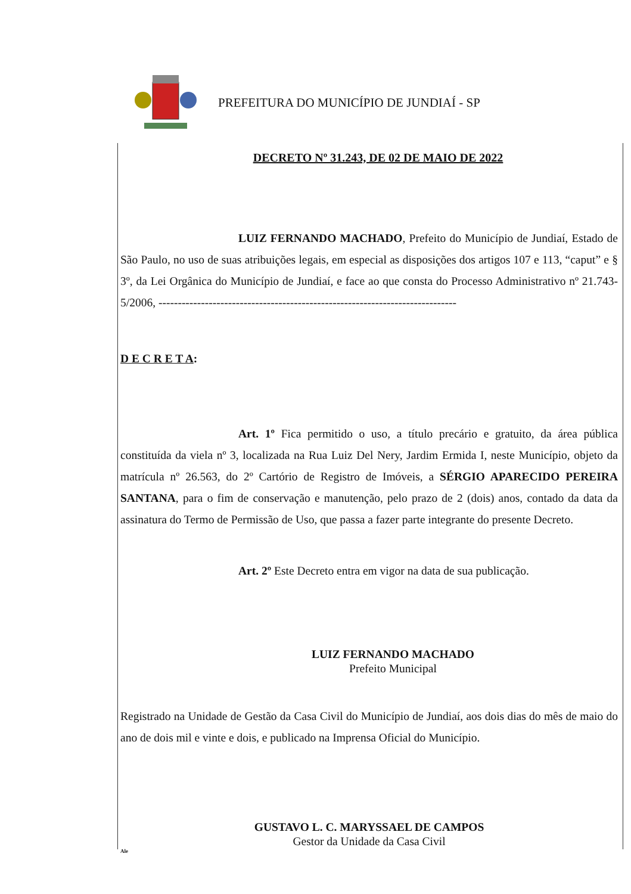PREFEITURA DO MUNICÍPIO DE JUNDIAÍ - SP
DECRETO Nº 31.243, DE 02 DE MAIO DE 2022
LUIZ FERNANDO MACHADO, Prefeito do Município de Jundiaí, Estado de São Paulo, no uso de suas atribuições legais, em especial as disposições dos artigos 107 e 113, “caput” e § 3º, da Lei Orgânica do Município de Jundiaí, e face ao que consta do Processo Administrativo nº 21.743-5/2006, -----------------------------------------------------------------------------
D E C R E T A:
Art. 1º Fica permitido o uso, a título precário e gratuito, da área pública constituída da viela nº 3, localizada na Rua Luiz Del Nery, Jardim Ermida I, neste Município, objeto da matrícula nº 26.563, do 2º Cartório de Registro de Imóveis, a SÉRGIO APARECIDO PEREIRA SANTANA, para o fim de conservação e manutenção, pelo prazo de 2 (dois) anos, contado da data da assinatura do Termo de Permissão de Uso, que passa a fazer parte integrante do presente Decreto.
Art. 2º Este Decreto entra em vigor na data de sua publicação.
LUIZ FERNANDO MACHADO
Prefeito Municipal
Registrado na Unidade de Gestão da Casa Civil do Município de Jundiaí, aos dois dias do mês de maio do ano de dois mil e vinte e dois, e publicado na Imprensa Oficial do Município.
GUSTAVO L. C. MARYSSAEL DE CAMPOS
Gestor da Unidade da Casa Civil
Ale